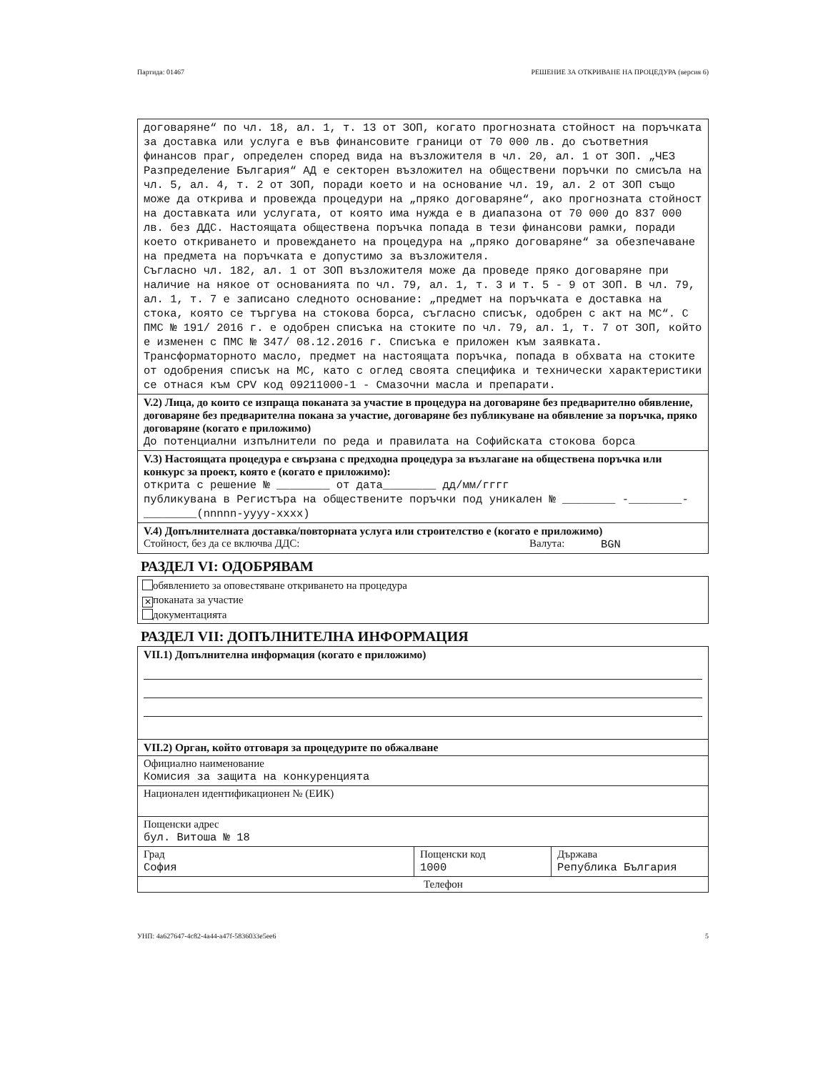Партида: 01467 РЕШЕНИЕ ЗА ОТКРИВАНЕ НА ПРОЦЕДУРА (версия 6)
договаряне“ по чл. 18, ал. 1, т. 13 от ЗОП, когато прогнозната стойност на поръчката за доставка или услуга е във финансовите граници от 70 000 лв. до съответния финансов праг, определен според вида на възложителя в чл. 20, ал. 1 от ЗОП. „ЧЕЗ Разпределение България“ АД е секторен възложител на обществени поръчки по смисъла на чл. 5, ал. 4, т. 2 от ЗОП, поради което и на основание чл. 19, ал. 2 от ЗОП също може да открива и провежда процедури на „пряко договаряне“, ако прогнозната стойност на доставката или услугата, от която има нужда е в диапазона от 70 000 до 837 000 лв. без ДДС. Настоящата обществена поръчка попада в тези финансови рамки, поради което откриването и провеждането на процедура на „пряко договаряне“ за обезпечаване на предмета на поръчката е допустимо за възложителя.
Съгласно чл. 182, ал. 1 от ЗОП възложителя може да проведе пряко договаряне при наличие на някое от основанията по чл. 79, ал. 1, т. 3 и т. 5 - 9 от ЗОП. В чл. 79, ал. 1, т. 7 е записано следното основание: „предмет на поръчката е доставка на стока, която се търгува на стокова борса, съгласно списък, одобрен с акт на МС“. С ПМС № 191/ 2016 г. е одобрен списъка на стоките по чл. 79, ал. 1, т. 7 от ЗОП, който е изменен с ПМС № 347/ 08.12.2016 г. Списъка е приложен към заявката. Трансформаторното масло, предмет на настоящата поръчка, попада в обхвата на стоките от одобрения списък на МС, като с оглед своята специфика и технически характеристики се отнася към CPV код 09211000-1 - Смазочни масла и препарати.
V.2) Лица, до които се изпраща поканата за участие в процедура на договаряне без предварително обявление, договаряне без предварителна покана за участие, договаряне без публикуване на обявление за поръчка, пряко договаряне (когато е приложимо)
До потенциални изпълнители по реда и правилата на Софийската стокова борса
V.3) Настоящата процедура е свързана с предходна процедура за възлагане на обществена поръчка или конкурс за проект, която е (когато е приложимо):
открита с решение № ________ от дата________ дд/мм/гггг
публикувана в Регистъра на обществените поръчки под уникален № ________ -________-________(nnnnn-yyyy-xxxx)
V.4) Допълнителната доставка/повторната услуга или строителство е (когато е приложимо)
Стойност, без да се включва ДДС: Валута: BGN
РАЗДЕЛ VI: ОДОБРЯВАМ
обявлението за оповестяване откриването на процедура
✕ поканата за участие
документацията
РАЗДЕЛ VII: ДОПЪЛНИТЕЛНА ИНФОРМАЦИЯ
VII.1) Допълнителна информация (когато е приложимо)
VII.2) Орган, който отговаря за процедурите по обжалване
Официално наименование
Комисия за защита на конкуренцията
Национален идентификационен № (ЕИК)
Пощенски адрес
бул. Витоша № 18
| Град София | Пощенски код 1000 | Държава Република България |
| Телефон | | |
УНП: 4a627647-4c82-4a44-a47f-5836033e5ee6 5